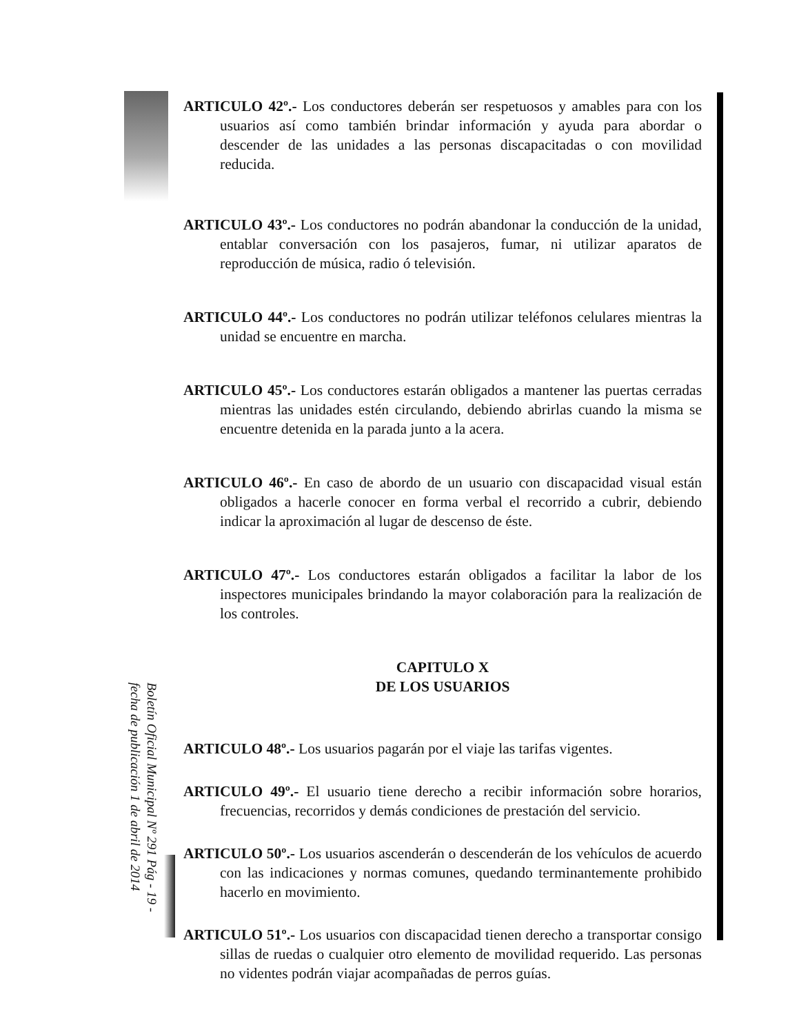ARTICULO 42º.- Los conductores deberán ser respetuosos y amables para con los usuarios así como también brindar información y ayuda para abordar o descender de las unidades a las personas discapacitadas o con movilidad reducida.
ARTICULO 43º.- Los conductores no podrán abandonar la conducción de la unidad, entablar conversación con los pasajeros, fumar, ni utilizar aparatos de reproducción de música, radio ó televisión.
ARTICULO 44º.- Los conductores no podrán utilizar teléfonos celulares mientras la unidad se encuentre en marcha.
ARTICULO 45º.- Los conductores estarán obligados a mantener las puertas cerradas mientras las unidades estén circulando, debiendo abrirlas cuando la misma se encuentre detenida en la parada junto a la acera.
ARTICULO 46º.- En caso de abordo de un usuario con discapacidad visual están obligados a hacerle conocer en forma verbal el recorrido a cubrir, debiendo indicar la aproximación al lugar de descenso de éste.
ARTICULO 47º.- Los conductores estarán obligados a facilitar la labor de los inspectores municipales brindando la mayor colaboración para la realización de los controles.
CAPITULO X
DE LOS USUARIOS
ARTICULO 48º.- Los usuarios pagarán por el viaje las tarifas vigentes.
ARTICULO 49º.- El usuario tiene derecho a recibir información sobre horarios, frecuencias, recorridos y demás condiciones de prestación del servicio.
ARTICULO 50º.- Los usuarios ascenderán o descenderán de los vehículos de acuerdo con las indicaciones y normas comunes, quedando terminantemente prohibido hacerlo en movimiento.
ARTICULO 51º.- Los usuarios con discapacidad tienen derecho a transportar consigo sillas de ruedas o cualquier otro elemento de movilidad requerido. Las personas no videntes podrán viajar acompañadas de perros guías.
Boletín Oficial Municipal Nº 291 Pág - 19 -
fecha de publicación 1 de abril de 2014